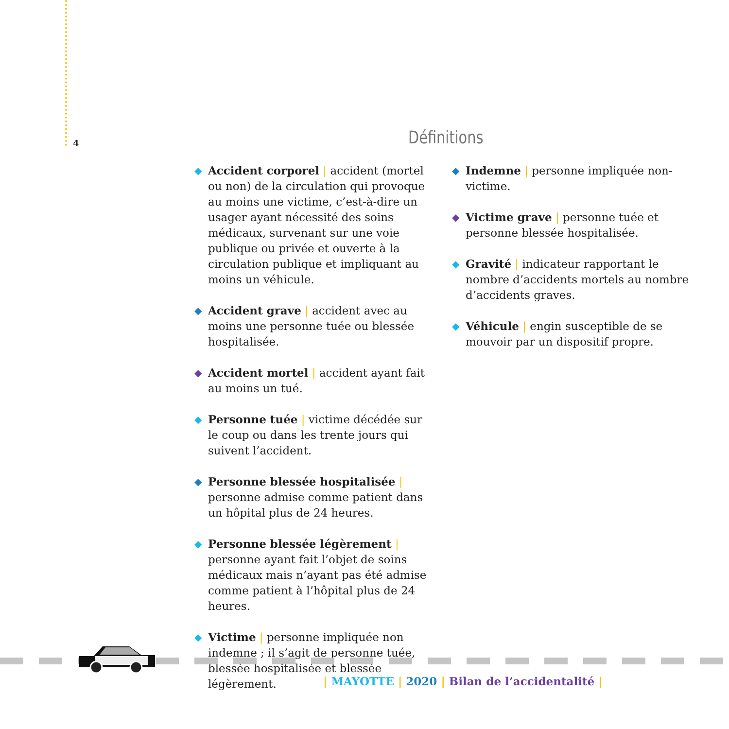4 Définitions
◆ Accident corporel | accident (mortel ou non) de la circulation qui provoque au moins une victime, c’est-à-dire un usager ayant nécessité des soins médicaux, survenant sur une voie publique ou privée et ouverte à la circulation publique et impliquant au moins un véhicule.
◆ Accident grave | accident avec au moins une personne tuée ou blessée hospitalisée.
◆ Accident mortel | accident ayant fait au moins un tué.
◆ Personne tuée | victime décédée sur le coup ou dans les trente jours qui suivent l’accident.
◆ Personne blessée hospitalisée | personne admise comme patient dans un hôpital plus de 24 heures.
◆ Personne blessée légèrement | personne ayant fait l’objet de soins médicaux mais n’ayant pas été admise comme patient à l’hôpital plus de 24 heures.
◆ Victime | personne impliquée non indemne ; il s’agit de personne tuée, blessée hospitalisée et blessée légèrement.
◆ Indemne | personne impliquée non-victime.
◆ Victime grave | personne tuée et personne blessée hospitalisée.
◆ Gravité | indicateur rapportant le nombre d’accidents mortels au nombre d’accidents graves.
◆ Véhicule | engin susceptible de se mouvoir par un dispositif propre.
| MAYOTTE | 2020 | Bilan de l’accidentalité |